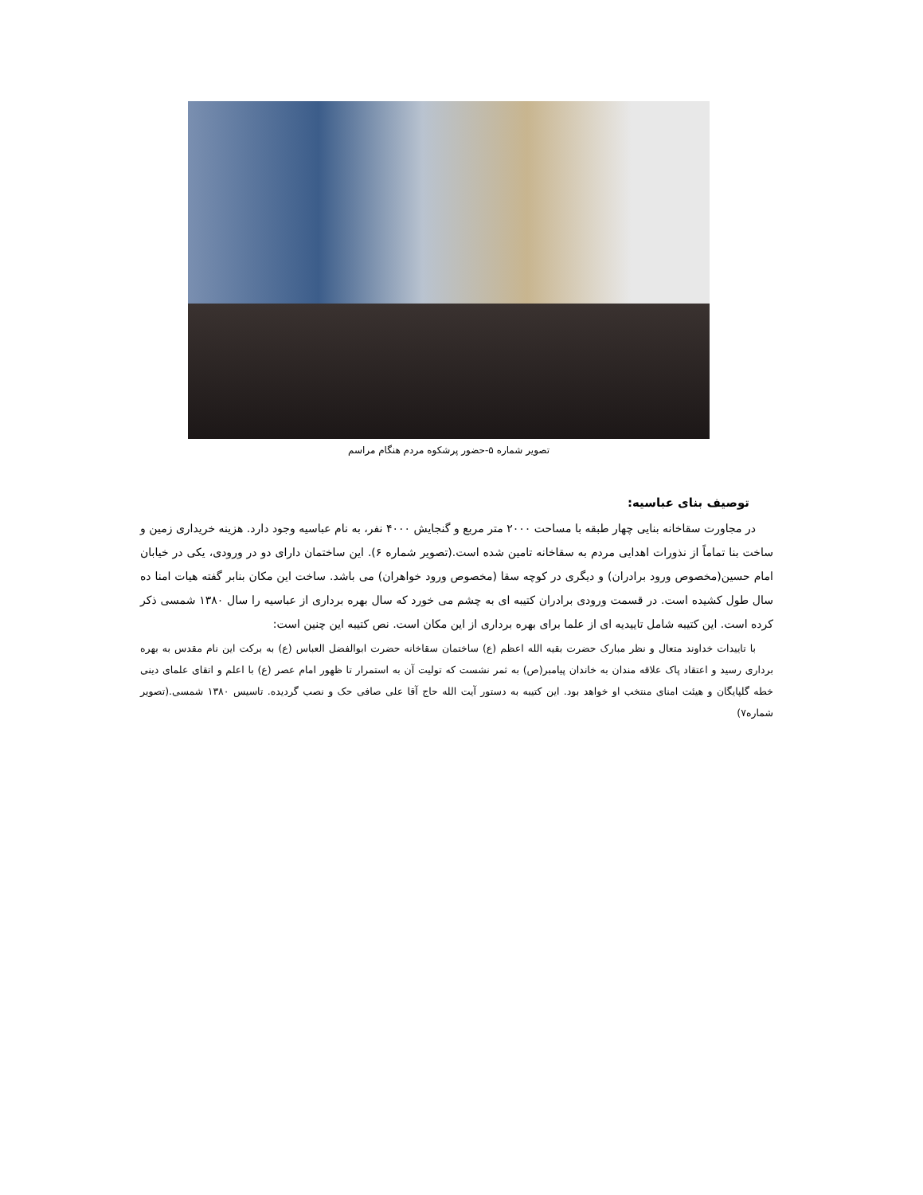تصویر شماره ۵-حضور پرشکوه مردم هنگام مراسم
توصیف بنای عباسیه:
در مجاورت سقاخانه بنایی چهار طبقه با مساحت ۲۰۰۰ متر مربع و گنجایش ۴۰۰۰ نفر، به نام عباسیه وجود دارد. هزینه خریداری زمین و ساخت بنا تماماً از نذورات اهدایی مردم به سقاخانه تامین شده است.(تصویر شماره ۶). این ساختمان دارای دو در ورودی، یکی در خیابان امام حسین(مخصوص ورود برادران) و دیگری در کوچه سقا (مخصوص ورود خواهران) می باشد. ساخت این مکان بنابر گفته هیات امنا ده سال طول کشیده است. در قسمت ورودی برادران کتیبه ای به چشم می خورد که سال بهره برداری از عباسیه را سال ۱۳۸۰ شمسی ذکر کرده است. این کتیبه شامل تاییدیه ای از علما برای بهره برداری از این مکان است. نص کتیبه این چنین است:
با تاییدات خداوند متعال و نظر مبارک حضرت بقیه الله اعظم (ع) ساختمان سقاخانه حضرت ابوالفضل العباس (ع) به برکت این نام مقدس به بهره برداری رسید و اعتقاد پاک علاقه مندان به خاندان پیامبر(ص) به ثمر نشست که تولیت آن به استمرار تا ظهور امام عصر (ع) با اعلم و اتقای علمای دینی خطه گلپایگان و هیئت امنای منتخب او خواهد بود. این کتیبه به دستور آیت الله حاج آقا علی صافی حک و نصب گردیده. تاسیس ۱۳۸۰ شمسی.(تصویر شماره۷)